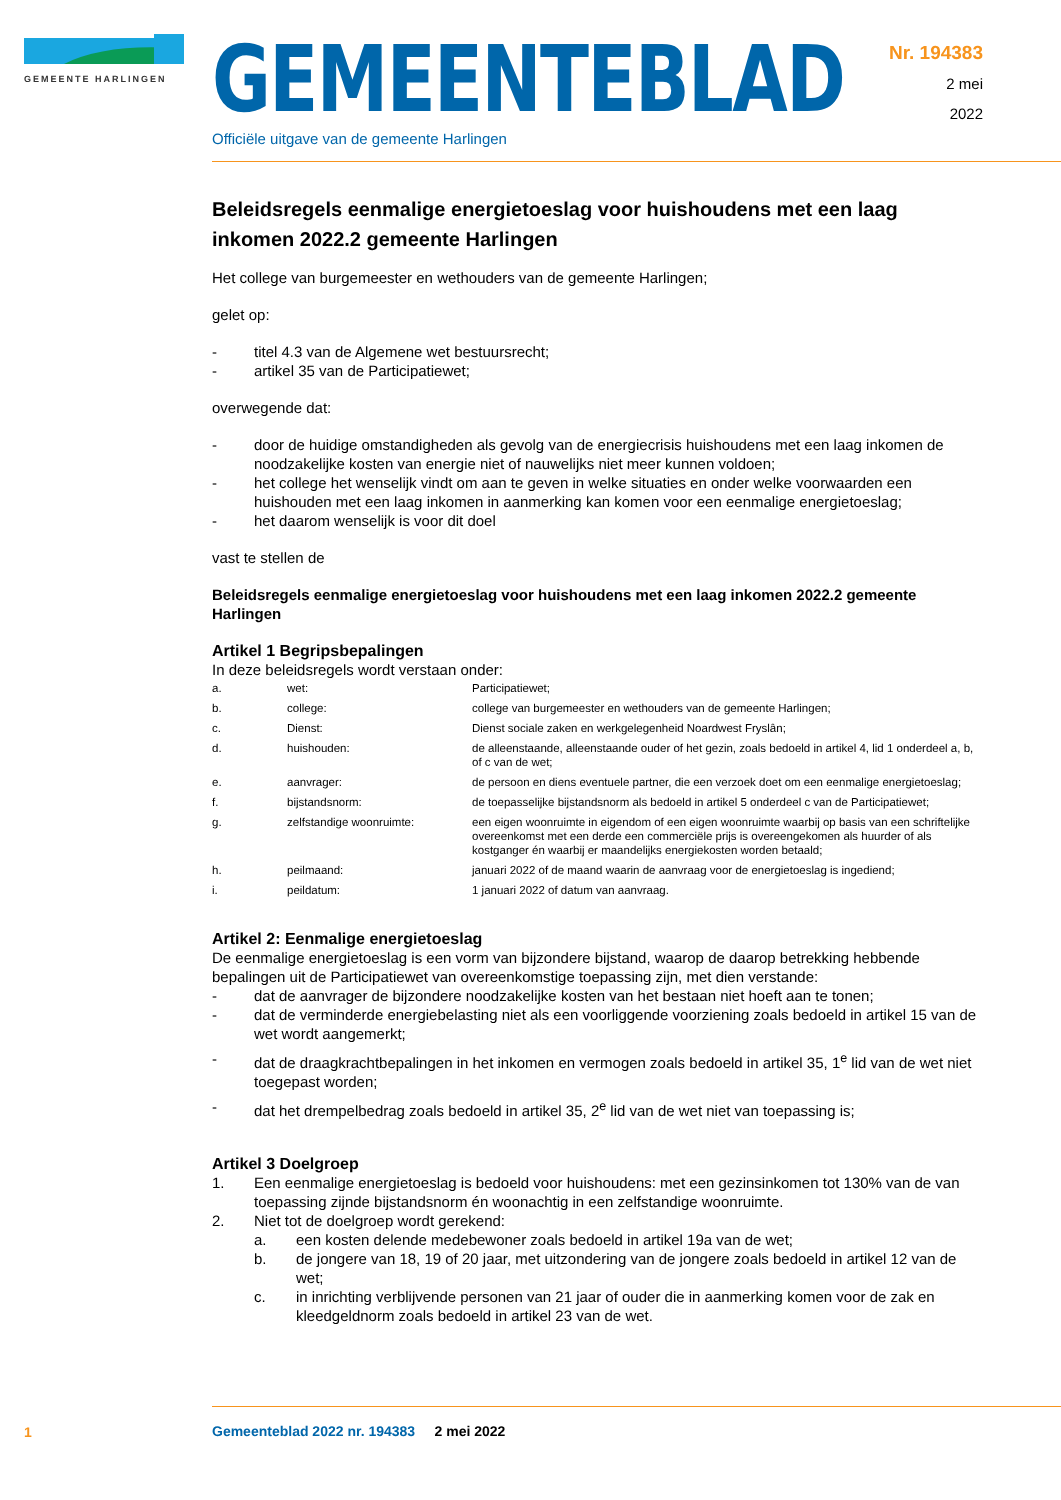GEMEENTE HARLINGEN
GEMEENTEBLAD
Officiële uitgave van de gemeente Harlingen
Nr. 194383
2 mei
2022
Beleidsregels eenmalige energietoeslag voor huishoudens met een laag inkomen 2022.2 gemeente Harlingen
Het college van burgemeester en wethouders van de gemeente Harlingen;
gelet op:
- titel 4.3 van de Algemene wet bestuursrecht;
- artikel 35 van de Participatiewet;
overwegende dat:
- door de huidige omstandigheden als gevolg van de energiecrisis huishoudens met een laag inkomen de noodzakelijke kosten van energie niet of nauwelijks niet meer kunnen voldoen;
- het college het wenselijk vindt om aan te geven in welke situaties en onder welke voorwaarden een huishouden met een laag inkomen in aanmerking kan komen voor een eenmalige energietoeslag;
- het daarom wenselijk is voor dit doel
vast te stellen de
Beleidsregels eenmalige energietoeslag voor huishoudens met een laag inkomen 2022.2 gemeente Harlingen
Artikel 1 Begripsbepalingen
In deze beleidsregels wordt verstaan onder:
| a. | wet: | Participatiewet; |
| b. | college: | college van burgemeester en wethouders van de gemeente Harlingen; |
| c. | Dienst: | Dienst sociale zaken en werkgelegenheid Noardwest Fryslân; |
| d. | huishouden: | de alleenstaande, alleenstaande ouder of het gezin, zoals bedoeld in artikel 4, lid 1 onderdeel a, b, of c van de wet; |
| e. | aanvrager: | de persoon en diens eventuele partner, die een verzoek doet om een eenmalige energietoeslag; |
| f. | bijstandsnorm: | de toepasselijke bijstandsnorm als bedoeld in artikel 5 onderdeel c van de Participatiewet; |
| g. | zelfstandige woonruimte: | een eigen woonruimte in eigendom of een eigen woonruimte waarbij op basis van een schriftelijke overeenkomst met een derde een commerciële prijs is overeengekomen als huurder of als kostganger én waarbij er maandelijks energiekosten worden betaald; |
| h. | peilmaand: | januari 2022 of de maand waarin de aanvraag voor de energietoeslag is ingediend; |
| i. | peildatum: | 1 januari 2022 of datum van aanvraag. |
Artikel 2: Eenmalige energietoeslag
De eenmalige energietoeslag is een vorm van bijzondere bijstand, waarop de daarop betrekking hebbende bepalingen uit de Participatiewet van overeenkomstige toepassing zijn, met dien verstande:
- dat de aanvrager de bijzondere noodzakelijke kosten van het bestaan niet hoeft aan te tonen;
- dat de verminderde energiebelasting niet als een voorliggende voorziening zoals bedoeld in artikel 15 van de wet wordt aangemerkt;
- dat de draagkrachtbepalingen in het inkomen en vermogen zoals bedoeld in artikel 35, 1<sup>e</sup> lid van de wet niet toegepast worden;
- dat het drempelbedrag zoals bedoeld in artikel 35, 2<sup>e</sup> lid van de wet niet van toepassing is;
Artikel 3 Doelgroep
1. Een eenmalige energietoeslag is bedoeld voor huishoudens: met een gezinsinkomen tot 130% van de van toepassing zijnde bijstandsnorm én woonachtig in een zelfstandige woonruimte.
2. Niet tot de doelgroep wordt gerekend:
a. een kosten delende medebewoner zoals bedoeld in artikel 19a van de wet;
b. de jongere van 18, 19 of 20 jaar, met uitzondering van de jongere zoals bedoeld in artikel 12 van de wet;
c. in inrichting verblijvende personen van 21 jaar of ouder die in aanmerking komen voor de zak en kleedgeldnorm zoals bedoeld in artikel 23 van de wet.
1
Gemeenteblad 2022 nr. 194383 2 mei 2022